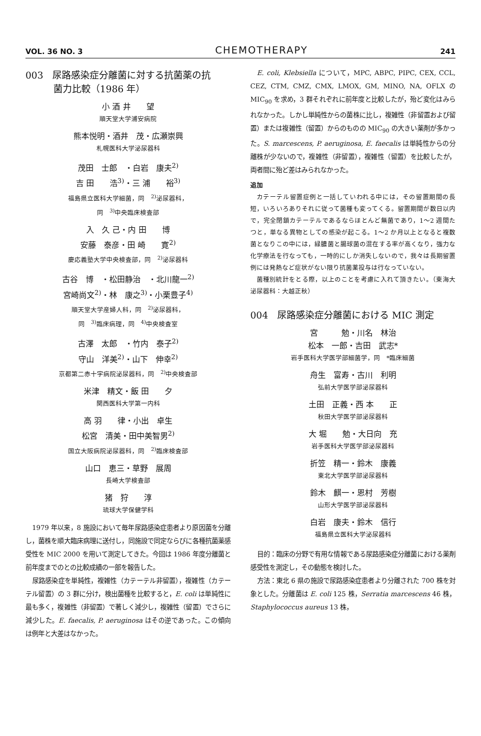VOL. 36 NO. 3 CHEMOTHERAPY 241
003　尿路感染症分離菌に対する抗菌薬の抗
　　　菌力比較（1986 年）
小 酒 井　　望
順天堂大学浦安病院
熊本悦明・酒井　茂・広瀬崇興
札幌医科大学泌尿器科
茂田　士郎　・白岩　康夫<sup>2)</sup>
吉 田　　浩<sup>3)</sup>・三 浦　　裕<sup>3)</sup>
福島県立医科大学細菌，同　<sup>2)</sup>泌尿器科，
同　<sup>3)</sup>中央臨床検査部
入　久 己・内 田　　博
安藤　泰彦・田 崎　　寛<sup>2)</sup>
慶応義塾大学中央検査部，同　<sup>2)</sup>泌尿器科
古谷　博　・松田静治　・北川龍一<sup>2)</sup>
宮崎尚文<sup>2)</sup>・林　康之<sup>3)</sup>・小栗豊子<sup>4)</sup>
順天堂大学産婦人科，同　<sup>2)</sup>泌尿器科，
同　<sup>3)</sup>臨床病理，同　<sup>4)</sup>中央検査室
古澤　太郎　・竹内　泰子<sup>2)</sup>
守山　洋美<sup>2)</sup>・山下　伸幸<sup>2)</sup>
京都第二赤十字病院泌尿器科，同　<sup>2)</sup>中央検査部
米津　精文・飯 田　　夕
関西医科大学第一内科
高 羽　　律・小出　卓生
松宮　清美・田中美智男<sup>2)</sup>
国立大阪病院泌尿器科，同　<sup>2)</sup>臨床検査部
山口　恵三・草野　展周
長崎大学検査部
猪　狩　　淳
琉球大学保健学科
1979 年以来，8 施設において毎年尿路感染症患者より原因菌を分離し，菌株を順大臨床病理に送付し，同施設で同定ならびに各種抗菌薬感受性を MIC 2000 を用いて測定してきた。今回は 1986 年度分離菌と前年度までのとの比較成績の一部を報告した。
尿路感染症を単純性，複雑性（カテーテル非留置），複雑性（カテーテル留置）の 3 群に分け，検出菌種を比較すると，E. coli は単純性に最も多く，複雑性（非留置）で著しく減少し，複雑性（留置）でさらに減少した。E. faecalis, P. aeruginosa はその逆であった。この傾向は例年と大差はなかった。
E. coli, Klebsiella について，MPC, ABPC, PIPC, CEX, CCL, CEZ, CTM, CMZ, CMX, LMOX, GM, MINO, NA, OFLX の MIC<sub>90</sub> を求め，3 群それぞれに前年度と比較したが，殆ど変化はみられなかった。しかし単純性からの菌株に比し，複雑性（非留置および留置）または複雑性（留置）からのものの MIC<sub>90</sub> の大きい薬剤が多かった。S. marcescens, P. aeruginosa, E. faecalis は単純性からの分離株が少ないので，複雑性（非留置），複雑性（留置）を比較したが，両者間に殆ど差はみられなかった。
追加
カテーテル留置症例と一括していわれる中には，その留置期間の長短，いろいろありそれに従って菌種も変ってくる。留置期間が数日以内で，完全閉鎖カテーテルであるならほとんど無菌であり，1〜2 週間たつと，単なる異物としての感染が起こる。1〜2 か月以上となると複数菌となりこの中には，緑膿菌と腸球菌の混在する率が高くなり，強力な化学療法を行なっても，一時的にしか消失しないので，我々は長期留置例には発熱など症状がない限り抗菌薬投与は行なっていない。
菌種別統計をとる際，以上のことを考慮に入れて頂きたい。（東海大泌尿器科：大越正秋）
004　尿路感染症分離菌における MIC 測定
宮　　　勉・川名　林治
松本　一郎・吉田　武志*
岩手医科大学医学部細菌学，同　*臨床細菌
舟生　富寿・古川　利明
弘前大学医学部泌尿器科
土田　正義・西 本　　正
秋田大学医学部泌尿器科
大 堀　　勉・大日向　充
岩手医科大学医学部泌尿器科
折笠　精一・鈴木　康義
東北大学医学部泌尿器科
鈴木　麒一・恩村　芳樹
山形大学医学部泌尿器科
白岩　康夫・鈴木　信行
福島県立医科大学泌尿器科
目的：臨床の分野で有用な情報である尿路感染症分離菌における薬剤感受性を測定し，その動態を検討した。
方法：東北 6 県の施設で尿路感染症患者より分離された 700 株を対象とした。分離菌は E. coli 125 株，Serratia marcescens 46 株，Staphylococcus aureus 13 株，